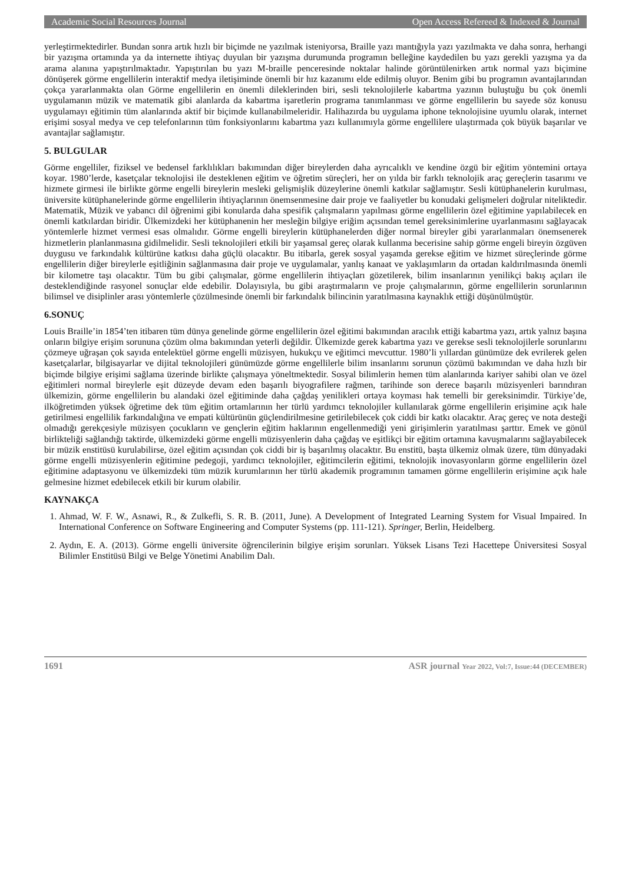Academic Social Resources Journal Open Access Refereed & Indexed & Journal
yerleştirmektedirler. Bundan sonra artık hızlı bir biçimde ne yazılmak isteniyorsa, Braille yazı mantığıyla yazı yazılmakta ve daha sonra, herhangi bir yazışma ortamında ya da internette ihtiyaç duyulan bir yazışma durumunda programın belleğine kaydedilen bu yazı gerekli yazışma ya da arama alanına yapıştırılmaktadır. Yapıştırılan bu yazı M-braille penceresinde noktalar halinde görüntülenirken artık normal yazı biçimine dönüşerek görme engellilerin interaktif medya iletişiminde önemli bir hız kazanımı elde edilmiş oluyor. Benim gibi bu programın avantajlarından çokça yararlanmakta olan Görme engellilerin en önemli dileklerinden biri, sesli teknolojilerle kabartma yazının buluştuğu bu çok önemli uygulamanın müzik ve matematik gibi alanlarda da kabartma işaretlerin programa tanımlanması ve görme engellilerin bu sayede söz konusu uygulamayı eğitimin tüm alanlarında aktif bir biçimde kullanabilmeleridir. Halihazırda bu uygulama iphone teknolojisine uyumlu olarak, internet erişimi sosyal medya ve cep telefonlarının tüm fonksiyonlarını kabartma yazı kullanımıyla görme engellilere ulaştırmada çok büyük başarılar ve avantajlar sağlamıştır.
5. BULGULAR
Görme engelliler, fiziksel ve bedensel farklılıkları bakımından diğer bireylerden daha ayrıcalıklı ve kendine özgü bir eğitim yöntemini ortaya koyar. 1980’lerde, kasetçalar teknolojisi ile desteklenen eğitim ve öğretim süreçleri, her on yılda bir farklı teknolojik araç gereçlerin tasarımı ve hizmete girmesi ile birlikte görme engelli bireylerin mesleki gelişmişlik düzeylerine önemli katkılar sağlamıştır. Sesli kütüphanelerin kurulması, üniversite kütüphanelerinde görme engellilerin ihtiyaçlarının önemsenmesine dair proje ve faaliyetler bu konudaki gelişmeleri doğrular niteliktedir. Matematik, Müzik ve yabancı dil öğrenimi gibi konularda daha spesifik çalışmaların yapılması görme engellilerin özel eğitimine yapılabilecek en önemli katkılardan biridir. Ülkemizdeki her kütüphanenin her mesleğin bilgiye eriğim açısından temel gereksinimlerine uyarlanmasını sağlayacak yöntemlerle hizmet vermesi esas olmalıdır. Görme engelli bireylerin kütüphanelerden diğer normal bireyler gibi yararlanmaları önemsenerek hizmetlerin planlanmasına gidilmelidir. Sesli teknolojileri etkili bir yaşamsal gereç olarak kullanma becerisine sahip görme engeli bireyin özgüven duygusu ve farkındalık kültürüne katkısı daha güçlü olacaktır. Bu itibarla, gerek sosyal yaşamda gerekse eğitim ve hizmet süreçlerinde görme engellilerin diğer bireylerle eşitliğinin sağlanmasına dair proje ve uygulamalar, yanlış kanaat ve yaklaşımların da ortadan kaldırılmasında önemli bir kilometre taşı olacaktır. Tüm bu gibi çalışmalar, görme engellilerin ihtiyaçları gözetilerek, bilim insanlarının yenilikçi bakış açıları ile desteklendiğinde rasyonel sonuçlar elde edebilir. Dolayısıyla, bu gibi araştırmaların ve proje çalışmalarının, görme engellilerin sorunlarının bilimsel ve disiplinler arası yöntemlerle çözülmesinde önemli bir farkındalık bilincinin yaratılmasına kaynaklık ettiği düşünülmüştür.
6.SONUÇ
Louis Braille’in 1854’ten itibaren tüm dünya genelinde görme engellilerin özel eğitimi bakımından aracılık ettiği kabartma yazı, artık yalnız başına onların bilgiye erişim sorununa çözüm olma bakımından yeterli değildir. Ülkemizde gerek kabartma yazı ve gerekse sesli teknolojilerle sorunlarını çözmeye uğraşan çok sayıda entelektüel görme engelli müzisyen, hukukçu ve eğitimci mevcuttur. 1980’li yıllardan günümüze dek evrilerek gelen kasetçalarlar, bilgisayarlar ve dijital teknolojileri günümüzde görme engellilerle bilim insanlarını sorunun çözümü bakımından ve daha hızlı bir biçimde bilgiye erişimi sağlama üzerinde birlikte çalışmaya yöneltmektedir. Sosyal bilimlerin hemen tüm alanlarında kariyer sahibi olan ve özel eğitimleri normal bireylerle eşit düzeyde devam eden başarılı biyografilere rağmen, tarihinde son derece başarılı müzisyenleri barındıran ülkemizin, görme engellilerin bu alandaki özel eğitiminde daha çağdaş yenilikleri ortaya koyması hak temelli bir gereksinimdir. Türkiye’de, ilköğretimden yüksek öğretime dek tüm eğitim ortamlarının her türlü yardımcı teknolojiler kullanılarak görme engellilerin erişimine açık hale getirilmesi engellilik farkındalığına ve empati kültürünün güçlendirilmesine getirilebilecek çok ciddi bir katkı olacaktır. Araç gereç ve nota desteği olmadığı gerekçesiyle müzisyen çocukların ve gençlerin eğitim haklarının engellenmediği yeni girişimlerin yaratılması şarttır. Emek ve gönül birlikteliği sağlandığı taktirde, ülkemizdeki görme engelli müzisyenlerin daha çağdaş ve eşitlikçi bir eğitim ortamına kavuşmalarını sağlayabilecek bir müzik enstitüsü kurulabilirse, özel eğitim açısından çok ciddi bir iş başarılmış olacaktır. Bu enstitü, başta ülkemiz olmak üzere, tüm dünyadaki görme engelli müzisyenlerin eğitimine pedegoji, yardımcı teknolojiler, eğitimcilerin eğitimi, teknolojik inovasyonların görme engellilerin özel eğitimine adaptasyonu ve ülkemizdeki tüm müzik kurumlarının her türlü akademik programının tamamen görme engellilerin erişimine açık hale gelmesine hizmet edebilecek etkili bir kurum olabilir.
KAYNAKÇA
1. Ahmad, W. F. W., Asnawi, R., & Zulkefli, S. R. B. (2011, June). A Development of Integrated Learning System for Visual Impaired. In International Conference on Software Engineering and Computer Systems (pp. 111-121). Springer, Berlin, Heidelberg.
2. Aydın, E. A. (2013). Görme engelli üniversite öğrencilerinin bilgiye erişim sorunları. Yüksek Lisans Tezi Hacettepe Üniversitesi Sosyal Bilimler Enstitüsü Bilgi ve Belge Yönetimi Anabilim Dalı.
1691 ASR journal Year 2022, Vol:7, Issue:44 (DECEMBER)